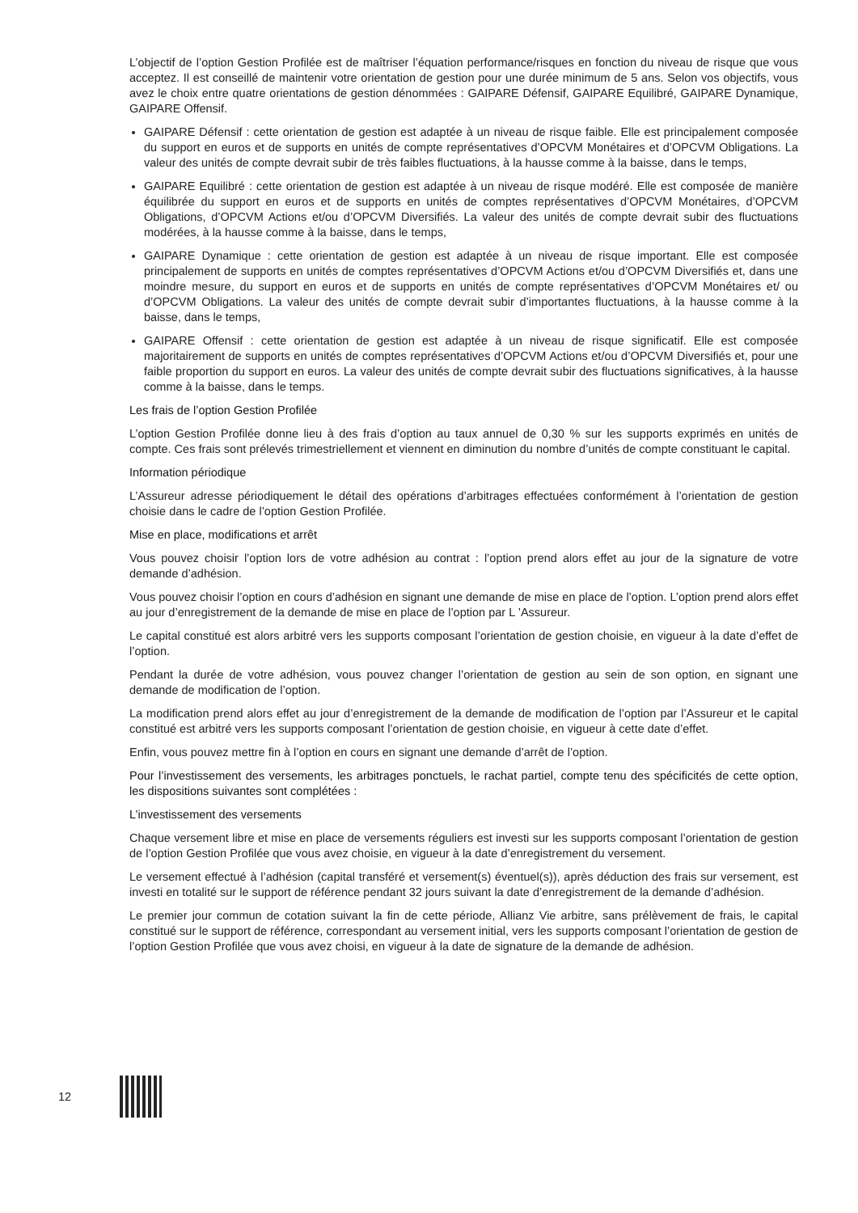L’objectif de l’option Gestion Profilée est de maîtriser l’équation performance/risques en fonction du niveau de risque que vous acceptez. Il est conseillé de maintenir votre orientation de gestion pour une durée minimum de 5 ans. Selon vos objectifs, vous avez le choix entre quatre orientations de gestion dénommées : GAIPARE Défensif, GAIPARE Equilibré, GAIPARE Dynamique, GAIPARE Offensif.
GAIPARE Défensif : cette orientation de gestion est adaptée à un niveau de risque faible. Elle est principalement composée du support en euros et de supports en unités de compte représentatives d’OPCVM Monétaires et d’OPCVM Obligations. La valeur des unités de compte devrait subir de très faibles fluctuations, à la hausse comme à la baisse, dans le temps,
GAIPARE Equilibré : cette orientation de gestion est adaptée à un niveau de risque modéré. Elle est composée de manière équilibrée du support en euros et de supports en unités de comptes représentatives d’OPCVM Monétaires, d’OPCVM Obligations, d’OPCVM Actions et/ou d’OPCVM Diversifiés. La valeur des unités de compte devrait subir des fluctuations modérées, à la hausse comme à la baisse, dans le temps,
GAIPARE Dynamique : cette orientation de gestion est adaptée à un niveau de risque important. Elle est composée principalement de supports en unités de comptes représentatives d’OPCVM Actions et/ou d’OPCVM Diversifiés et, dans une moindre mesure, du support en euros et de supports en unités de compte représentatives d’OPCVM Monétaires et/ ou d’OPCVM Obligations. La valeur des unités de compte devrait subir d’importantes fluctuations, à la hausse comme à la baisse, dans le temps,
GAIPARE Offensif : cette orientation de gestion est adaptée à un niveau de risque significatif. Elle est composée majoritairement de supports en unités de comptes représentatives d’OPCVM Actions et/ou d’OPCVM Diversifiés et, pour une faible proportion du support en euros. La valeur des unités de compte devrait subir des fluctuations significatives, à la hausse comme à la baisse, dans le temps.
Les frais de l’option Gestion Profilée
L’option Gestion Profilée donne lieu à des frais d’option au taux annuel de 0,30 % sur les supports exprimés en unités de compte. Ces frais sont prélevés trimestriellement et viennent en diminution du nombre d’unités de compte constituant le capital.
Information périodique
L’Assureur adresse périodiquement le détail des opérations d’arbitrages effectuées conformément à l’orientation de gestion choisie dans le cadre de l’option Gestion Profilée.
Mise en place, modifications et arrêt
Vous pouvez choisir l’option lors de votre adhésion au contrat : l’option prend alors effet au jour de la signature de votre demande d’adhésion.
Vous pouvez choisir l’option en cours d’adhésion en signant une demande de mise en place de l’option. L’option prend alors effet au jour d’enregistrement de la demande de mise en place de l’option par L ’Assureur.
Le capital constitué est alors arbitré vers les supports composant l’orientation de gestion choisie, en vigueur à la date d’effet de l’option.
Pendant la durée de votre adhésion, vous pouvez changer l’orientation de gestion au sein de son option, en signant une demande de modification de l’option.
La modification prend alors effet au jour d’enregistrement de la demande de modification de l’option par l’Assureur et le capital constitué est arbitré vers les supports composant l’orientation de gestion choisie, en vigueur à cette date d’effet.
Enfin, vous pouvez mettre fin à l’option en cours en signant une demande d’arrêt de l’option.
Pour l’investissement des versements, les arbitrages ponctuels, le rachat partiel, compte tenu des spécificités de cette option, les dispositions suivantes sont complétées :
L’investissement des versements
Chaque versement libre et mise en place de versements réguliers est investi sur les supports composant l’orientation de gestion de l’option Gestion Profilée que vous avez choisie, en vigueur à la date d’enregistrement du versement.
Le versement effectué à l’adhésion (capital transféré et versement(s) éventuel(s)), après déduction des frais sur versement, est investi en totalité sur le support de référence pendant 32 jours suivant la date d’enregistrement de la demande d’adhésion.
Le premier jour commun de cotation suivant la fin de cette période, Allianz Vie arbitre, sans prélèvement de frais, le capital constitué sur le support de référence, correspondant au versement initial, vers les supports composant l’orientation de gestion de l’option Gestion Profilée que vous avez choisi, en vigueur à la date de signature de la demande de adhésion.
12